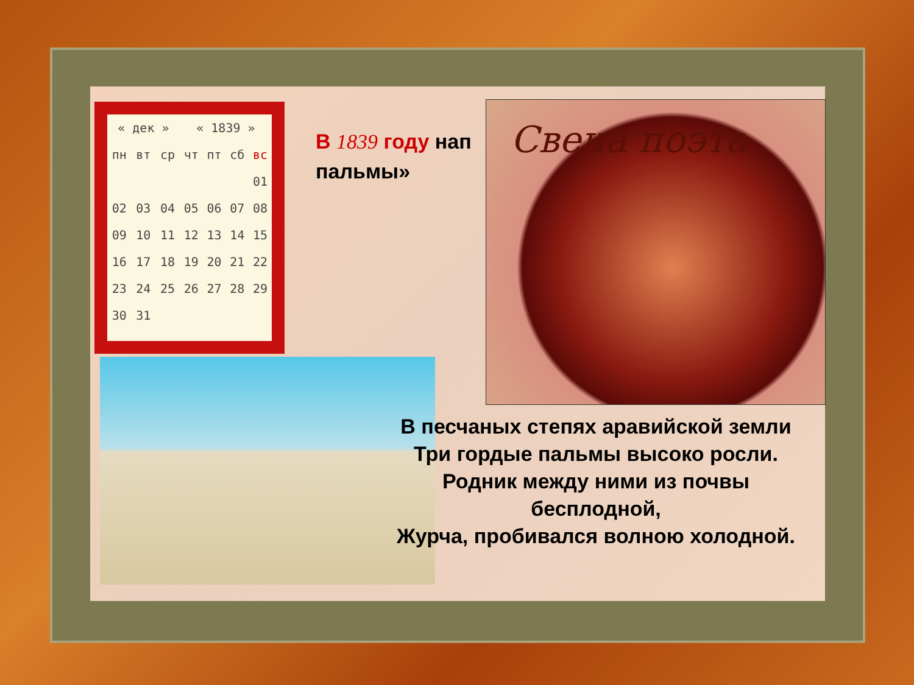| « дек » | | | « 1839 » | | | |
| --- | --- | --- | --- | --- | --- | --- |
| пн | вт | ср | чт | пт | сб | вс |
| | | | | | | 01 |
| 02 | 03 | 04 | 05 | 06 | 07 | 08 |
| 09 | 10 | 11 | 12 | 13 | 14 | 15 |
| 16 | 17 | 18 | 19 | 20 | 21 | 22 |
| 23 | 24 | 25 | 26 | 27 | 28 | 29 |
| 30 | 31 | | | | | |
В 1839 году нап пальмы»
Свеча поэта
В песчаных степях аравийской земли
Три гордые пальмы высоко росли.
Родник между ними из почвы бесплодной,
Журча, пробивался волною холодной.